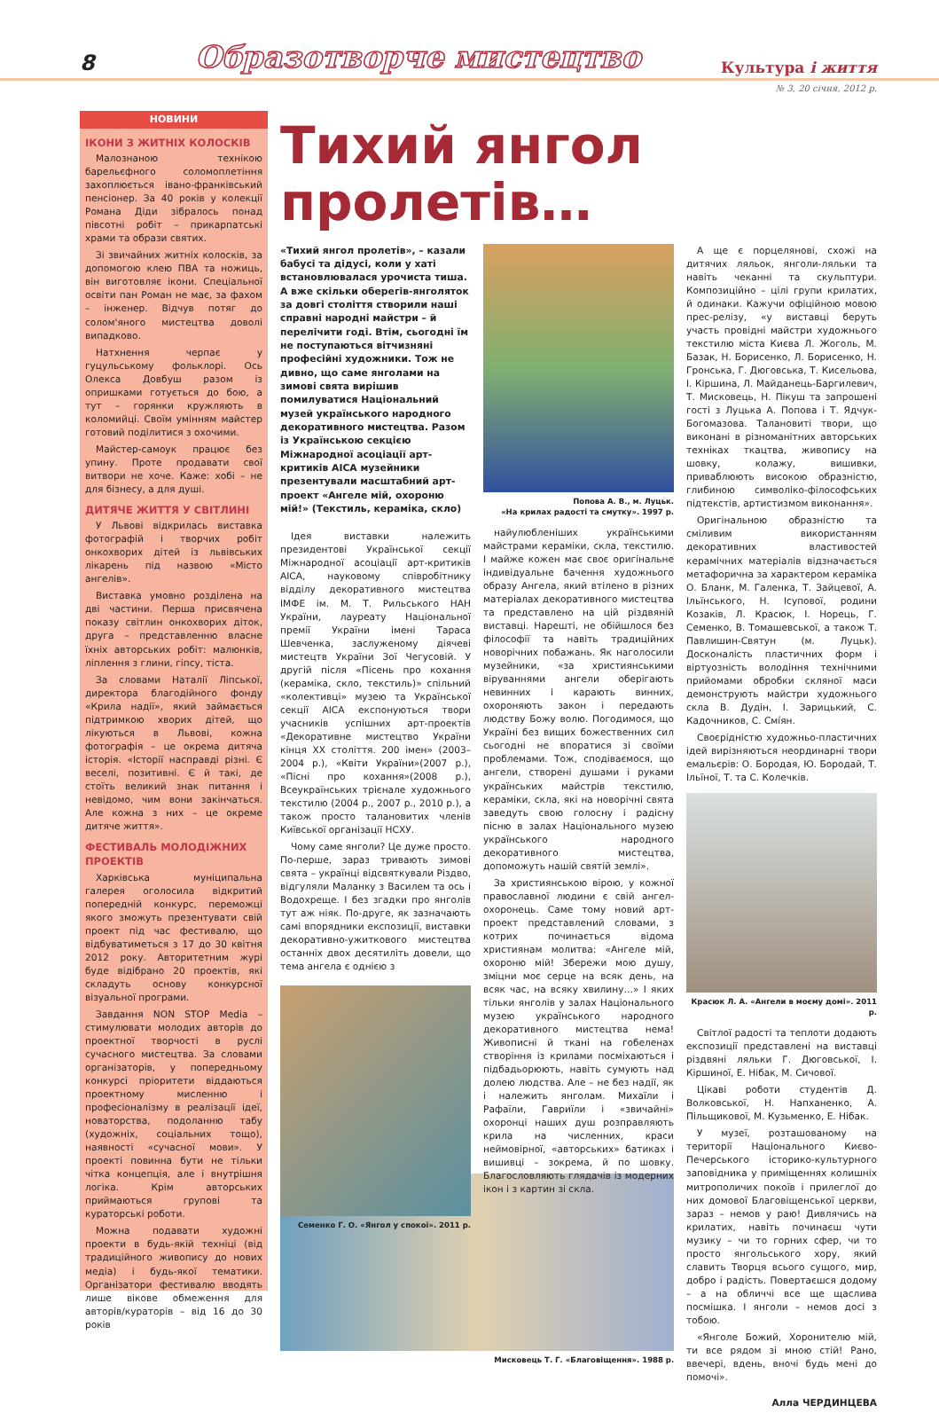8 Образотворче мистецтво Культура і життя
№ 3, 20 січня, 2012 р.
НОВИНИ
ІКОНИ З ЖИТНІХ КОЛОСКІВ
Малознаною технікою барельєфного соломоплетіння захоплюється івано-франківський пенсіонер. За 40 років у колекції Романа Діди зібралось понад півсотні робіт – прикарпатські храми та образи святих.
Зі звичайних житніх колосків, за допомогою клею ПВА та ножиць, він виготовляє ікони. Спеціальної освіти пан Роман не має, за фахом – інженер. Відчув потяг до солом'яного мистецтва доволі випадково.
Натхнення черпає у гуцульському фольклорі. Ось Олекса Довбуш разом із опришками готується до бою, а тут – горянки кружляють в коломийці. Своїм умінням майстер готовий поділитися з охочими.
Майстер-самоук працює без упину. Проте продавати свої витвори не хоче. Каже: хобі – не для бізнесу, а для душі.
ДИТЯЧЕ ЖИТТЯ У СВІТЛИНІ
У Львові відкрилась виставка фотографій і творчих робіт онкохворих дітей із львівських лікарень під назвою «Місто ангелів».
Виставка умовно розділена на дві частини. Перша присвячена показу світлин онкохворих діток, друга – представленню власне їхніх авторських робіт: малюнків, ліплення з глини, гіпсу, тіста.
За словами Наталії Ліпської, директора благодійного фонду «Крила надії», який займається підтримкою хворих дітей, що лікуються в Львові, кожна фотографія – це окрема дитяча історія. «Історії насправді різні. Є веселі, позитивні. Є й такі, де стоїть великий знак питання і невідомо, чим вони закінчаться. Але кожна з них – це окреме дитяче життя».
ФЕСТИВАЛЬ МОЛОДІЖНИХ ПРОЕКТІВ
Харківська муніципальна галерея оголосила відкритий попередній конкурс, переможці якого зможуть презентувати свій проект під час фестивалю, що відбуватиметься з 17 до 30 квітня 2012 року. Авторитетним журі буде відібрано 20 проектів, які складуть основу конкурсної візуальної програми.
Завдання NON STOP Media – стимулювати молодих авторів до проектної творчості в руслі сучасного мистецтва. За словами організаторів, у попередньому конкурсі пріоритети віддаються проектному мисленню і професіоналізму в реалізації ідеї, новаторства, подоланню табу (художніх, соціальних тощо), наявності «сучасної мови». У проекті повинна бути не тільки чітка концепція, але і внутрішня логіка. Крім авторських приймаються групові та кураторські роботи.
Можна подавати художні проекти в будь-якій техніці (від традиційного живопису до нових медіа) і будь-якої тематики. Організатори фестивалю вводять лише вікове обмеження для авторів/кураторів – від 16 до 30 років
Тихий янгол пролетів…
«Тихий янгол пролетів», – казали бабусі та дідусі, коли у хаті встановлювалася урочиста тиша. А вже скільки оберегів-янголяток за довгі століття створили наші справні народні майстри – й перелічити годі. Втім, сьогодні їм не поступаються вітчизняні професійні художники. Тож не дивно, що саме янголами на зимові свята вирішив помилуватися Національний музей українського народного декоративного мистецтва. Разом із Українською секцією Міжнародної асоціації арт-критиків AICA музейники презентували масштабний арт-проект «Ангеле мій, охороню мій!» (Текстиль, кераміка, скло)
Ідея виставки належить президентові Української секції Міжнародної асоціації арт-критиків AICA, науковому співробітнику відділу декоративного мистецтва ІМФЕ ім. М. Т. Рильського НАН України, лауреату Національної премії України імені Тараса Шевченка, заслуженому діячеві мистецтв України Зої Чегусовій. У другій після «Пісень про кохання (кераміка, скло, текстиль)» спільний «колективці» музею та Української секції AICA експонуються твори учасників успішних арт-проектів «Декоративне мистецтво України кінця ХХ століття. 200 імен» (2003–2004 р.), «Квіти України»(2007 р.), «Пісні про кохання»(2008 р.), Всеукраїнських трієнале художнього текстилю (2004 р., 2007 р., 2010 р.), а також просто талановитих членів Київської організації НСХУ.
Чому саме янголи? Це дуже просто. По-перше, зараз тривають зимові свята – українці відсвяткували Різдво, відгуляли Маланку з Василем та ось і Водохреще. І без згадки про янголів тут аж ніяк. По-друге, як зазначають самі впорядники експозиції, виставки декоративно-ужиткового мистецтва останніх двох десятиліть довели, що тема ангела є однією з
Семенко Г. О. «Янгол у спокої». 2011 р.
Попова А. В., м. Луцьк.
«На крилах радості та смутку». 1997 р.
найулюбленіших українськими майстрами кераміки, скла, текстилю. І майже кожен має своє оригінальне індивідуальне бачення художнього образу Ангела, який втілено в різних матеріалах декоративного мистецтва та представлено на цій різдвяній виставці. Нарешті, не обійшлося без філософії та навіть традиційних новорічних побажань. Як наголосили музейники, «за християнськими віруваннями ангели оберігають невинних і карають винних, охороняють закон і передають людству Божу волю. Погодимося, що Україні без вищих божественних сил сьогодні не впоратися зі своїми проблемами. Тож, сподіваємося, що ангели, створені душами і руками українських майстрів текстилю, кераміки, скла, які на новорічні свята заведуть свою голосну і радісну пісню в залах Національного музею українського народного декоративного мистецтва, допоможуть нашій святій землі».
За християнською вірою, у кожної православної людини є свій ангел-охоронець. Саме тому новий арт-проект представлений словами, з котрих починається відома християнам молитва: «Ангеле мій, охороню мій! Збережи мою душу, зміцни моє серце на всяк день, на всяк час, на всяку хвилину…» І яких тільки янголів у залах Національного музею українського народного декоративного мистецтва нема! Живописні й ткані на гобеленах створіння із крилами посміхаються і підбадьорюють, навіть сумують над долею людства. Але – не без надії, як і належить янголам. Михаїли і Рафаїли, Гавриїли і «звичайні» охоронці наших душ розправляють крила на численних, краси неймовірної, «авторських» батиках і вишивці – зокрема, й по шовку. Благословляють глядачів із модерних ікон і з картин зі скла.
А ще є порцелянові, схожі на дитячих ляльок, янголи-ляльки та навіть чеканні та скульптури. Композиційно – цілі групи крилатих, й одинаки. Кажучи офіційною мовою прес-релізу, «у виставці беруть участь провідні майстри художнього текстилю міста Києва Л. Жоголь, М. Базак, Н. Борисенко, Л. Борисенко, Н. Гронська, Г. Дюговська, Т. Кисельова, І. Кіршина, Л. Майданець-Баргилевич, Т. Мисковець, Н. Пікуш та запрошені гості з Луцька А. Попова і Т. Ядчук-Богомазова. Талановиті твори, що виконані в різноманітних авторських техніках ткацтва, живопису на шовку, колажу, вишивки, приваблюють високою образністю, глибиною символіко-філософських підтекстів, артистизмом виконання».
Оригінальною образністю та сміливим використанням декоративних властивостей керамічних матеріалів відзначається метафорична за характером кераміка О. Бланк, М. Галенка, Т. Зайцевої, А. Ільїнського, Н. Ісупової, родини Козаків, Л. Красюк, І. Норець, Г. Семенко, В. Томашевської, а також Т. Павлишин-Святун (м. Луцьк). Досконалість пластичних форм і віртуозність володіння технічними прийомами обробки скляної маси демонструють майстри художнього скла В. Дудін, І. Зарицький, С. Кадочников, С. Смíян.
Своєрідністю художньо-пластичних ідей вирізняються неординарні твори емальєрів: О. Бородая, Ю. Бородай, Т. Ільїної, Т. та С. Колечків.
Красюк Л. А. «Ангели в моєму домі». 2011 р.
Світлої радості та теплоти додають експозиції представлені на виставці різдвяні ляльки Г. Дюговської, І. Кіршиної, Е. Нібак, М. Сичової.
Цікаві роботи студентів Д. Волковської, Н. Напханенко, А. Пільщикової, М. Кузьменко, Е. Нібак.
У музеї, розташованому на території Національного Києво-Печерського історико-культурного заповідника у приміщеннях колишніх митрополичих покоїв і прилеглої до них домової Благовіщенської церкви, зараз – немов у раю! Дивлячись на крилатих, навіть починаєш чути музику – чи то горних сфер, чи то просто янгольського хору, який славить Творця всього сущого, мир, добро і радість. Повертаєшся додому – а на обличчі все ще щаслива посмішка. І янголи – немов досі з тобою.
«Янголе Божий, Хоронителю мій, ти все рядом зі мною стій! Рано, ввечері, вдень, вночі будь мені до помочі».
Алла ЧЕРДИНЦЕВА
Мисковець Т. Г. «Благовіщення». 1988 р.